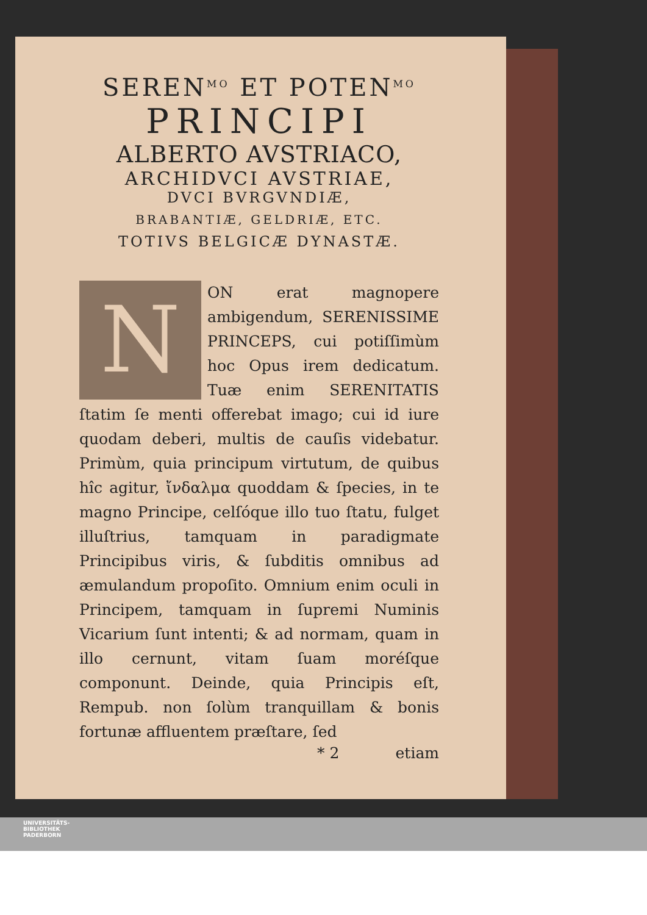SEREN<sup>MO</sup> ET POTEN<sup>MO</sup>
PRINCIPI
ALBERTO AVSTRIACO,
ARCHIDVCI AVSTRIAE,
DVCI BVRGVNDIÆ,
BRABANTIÆ, GELDRIÆ, ETC.
TOTIVS BELGICÆ DYNASTÆ.
N
ON erat magnopere ambigendum, SERENISSIME PRINCEPS, cui potiſſimùm hoc Opus irem dedicatum. Tuæ enim SERENITATIS ſtatim ſe menti offerebat imago; cui id iure quodam deberi, multis de cauſis videbatur. Primùm, quia principum virtutum, de quibus hîc agitur, ἴνδαλμα quoddam & ſpecies, in te magno Principe, celſóque illo tuo ſtatu, fulget illuſtrius, tamquam in paradigmate Principibus viris, & ſubditis omnibus ad æmulandum propoſito. Omnium enim oculi in Principem, tamquam in ſupremi Numinis Vicarium ſunt intenti; & ad normam, quam in illo cernunt, vitam ſuam moréſque componunt. Deinde, quia Principis eſt, Rempub. non ſolùm tranquillam & bonis fortunæ affluentem præſtare, ſed
* 2 etiam
UNIVERSITÄTS-
BIBLIOTHEK
PADERBORN